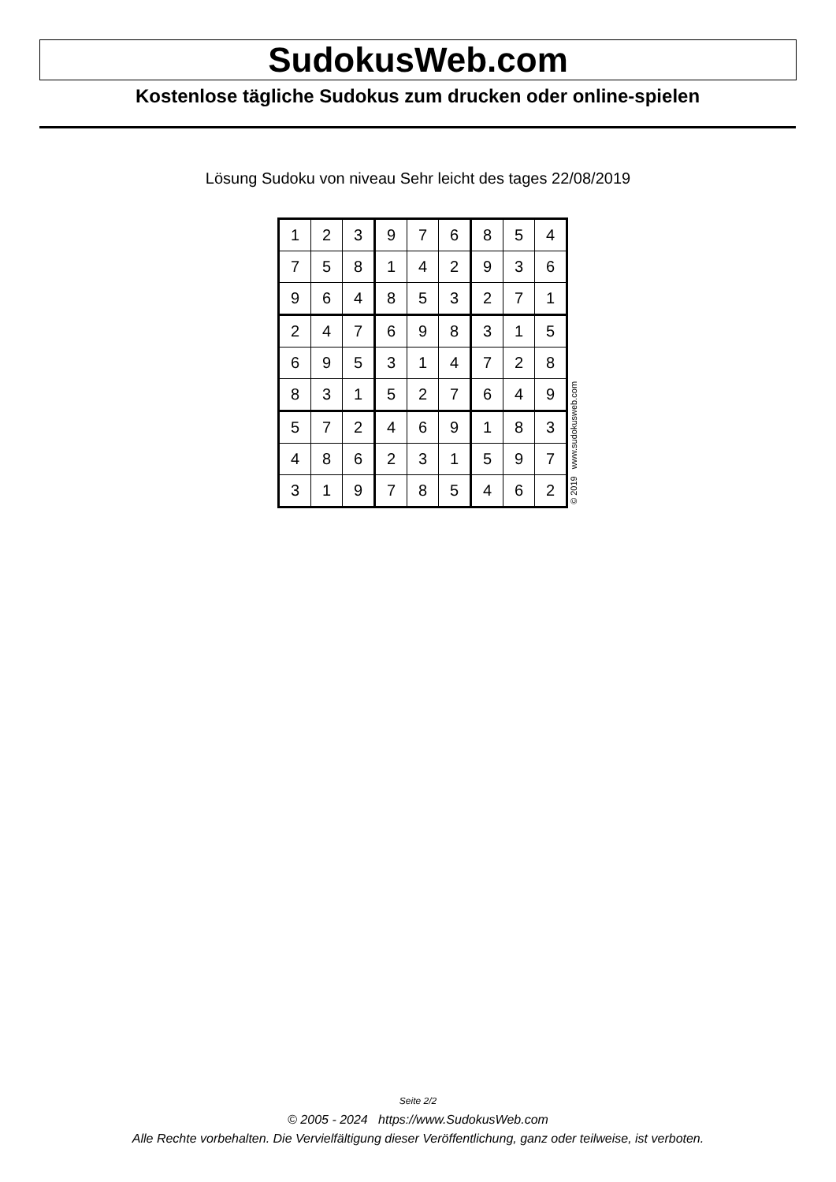SudokusWeb.com
Kostenlose tägliche Sudokus zum drucken oder online-spielen
Lösung Sudoku von niveau Sehr leicht des tages 22/08/2019
| 1 | 2 | 3 | 9 | 7 | 6 | 8 | 5 | 4 |
| 7 | 5 | 8 | 1 | 4 | 2 | 9 | 3 | 6 |
| 9 | 6 | 4 | 8 | 5 | 3 | 2 | 7 | 1 |
| 2 | 4 | 7 | 6 | 9 | 8 | 3 | 1 | 5 |
| 6 | 9 | 5 | 3 | 1 | 4 | 7 | 2 | 8 |
| 8 | 3 | 1 | 5 | 2 | 7 | 6 | 4 | 9 |
| 5 | 7 | 2 | 4 | 6 | 9 | 1 | 8 | 3 |
| 4 | 8 | 6 | 2 | 3 | 1 | 5 | 9 | 7 |
| 3 | 1 | 9 | 7 | 8 | 5 | 4 | 6 | 2 |
© 2019 www.sudokusweb.com
Seite 2/2
© 2005 - 2024 https://www.SudokusWeb.com
Alle Rechte vorbehalten. Die Vervielfältigung dieser Veröffentlichung, ganz oder teilweise, ist verboten.